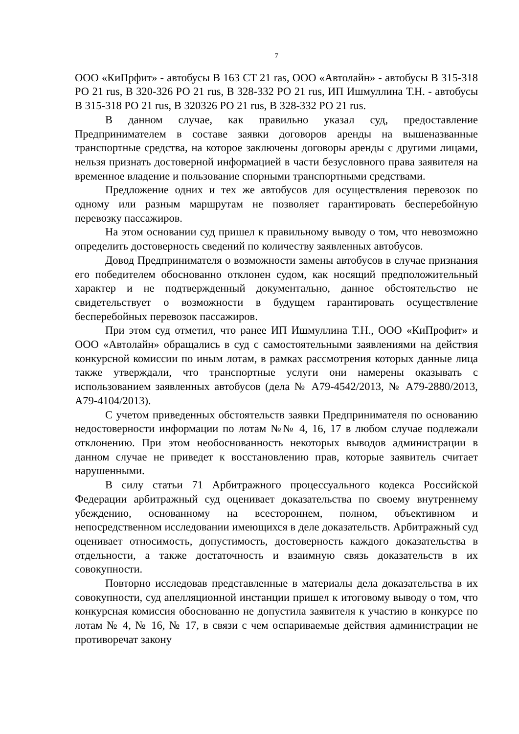7
ООО «КиПрфит» - автобусы В 163 СТ 21 ras, ООО «Автолайн» - автобусы В 315-318 РО 21 rus, В 320-326 РО 21 rus, В 328-332 РО 21 rus, ИП Ишмуллина Т.Н. - автобусы В 315-318 РО 21 rus, В 320326 РО 21 rus, В 328-332 РО 21 rus.
В данном случае, как правильно указал суд, предоставление Предпринимателем в составе заявки договоров аренды на вышеназванные транспортные средства, на которое заключены договоры аренды с другими лицами, нельзя признать достоверной информацией в части безусловного права заявителя на временное владение и пользование спорными транспортными средствами.
Предложение одних и тех же автобусов для осуществления перевозок по одному или разным маршрутам не позволяет гарантировать бесперебойную перевозку пассажиров.
На этом основании суд пришел к правильному выводу о том, что невозможно определить достоверность сведений по количеству заявленных автобусов.
Довод Предпринимателя о возможности замены автобусов в случае признания его победителем обоснованно отклонен судом, как носящий предположительный характер и не подтвержденный документально, данное обстоятельство не свидетельствует о возможности в будущем гарантировать осуществление бесперебойных перевозок пассажиров.
При этом суд отметил, что ранее ИП Ишмуллина Т.Н., ООО «КиПрофит» и ООО «Автолайн» обращались в суд с самостоятельными заявлениями на действия конкурсной комиссии по иным лотам, в рамках рассмотрения которых данные лица также утверждали, что транспортные услуги они намерены оказывать с использованием заявленных автобусов (дела № А79-4542/2013, № А79-2880/2013, А79-4104/2013).
С учетом приведенных обстоятельств заявки Предпринимателя по основанию недостоверности информации по лотам №№ 4, 16, 17 в любом случае подлежали отклонению. При этом необоснованность некоторых выводов администрации в данном случае не приведет к восстановлению прав, которые заявитель считает нарушенными.
В силу статьи 71 Арбитражного процессуального кодекса Российской Федерации арбитражный суд оценивает доказательства по своему внутреннему убеждению, основанному на всестороннем, полном, объективном и непосредственном исследовании имеющихся в деле доказательств. Арбитражный суд оценивает относимость, допустимость, достоверность каждого доказательства в отдельности, а также достаточность и взаимную связь доказательств в их совокупности.
Повторно исследовав представленные в материалы дела доказательства в их совокупности, суд апелляционной инстанции пришел к итоговому выводу о том, что конкурсная комиссия обоснованно не допустила заявителя к участию в конкурсе по лотам № 4, № 16, № 17, в связи с чем оспариваемые действия администрации не противоречат закону